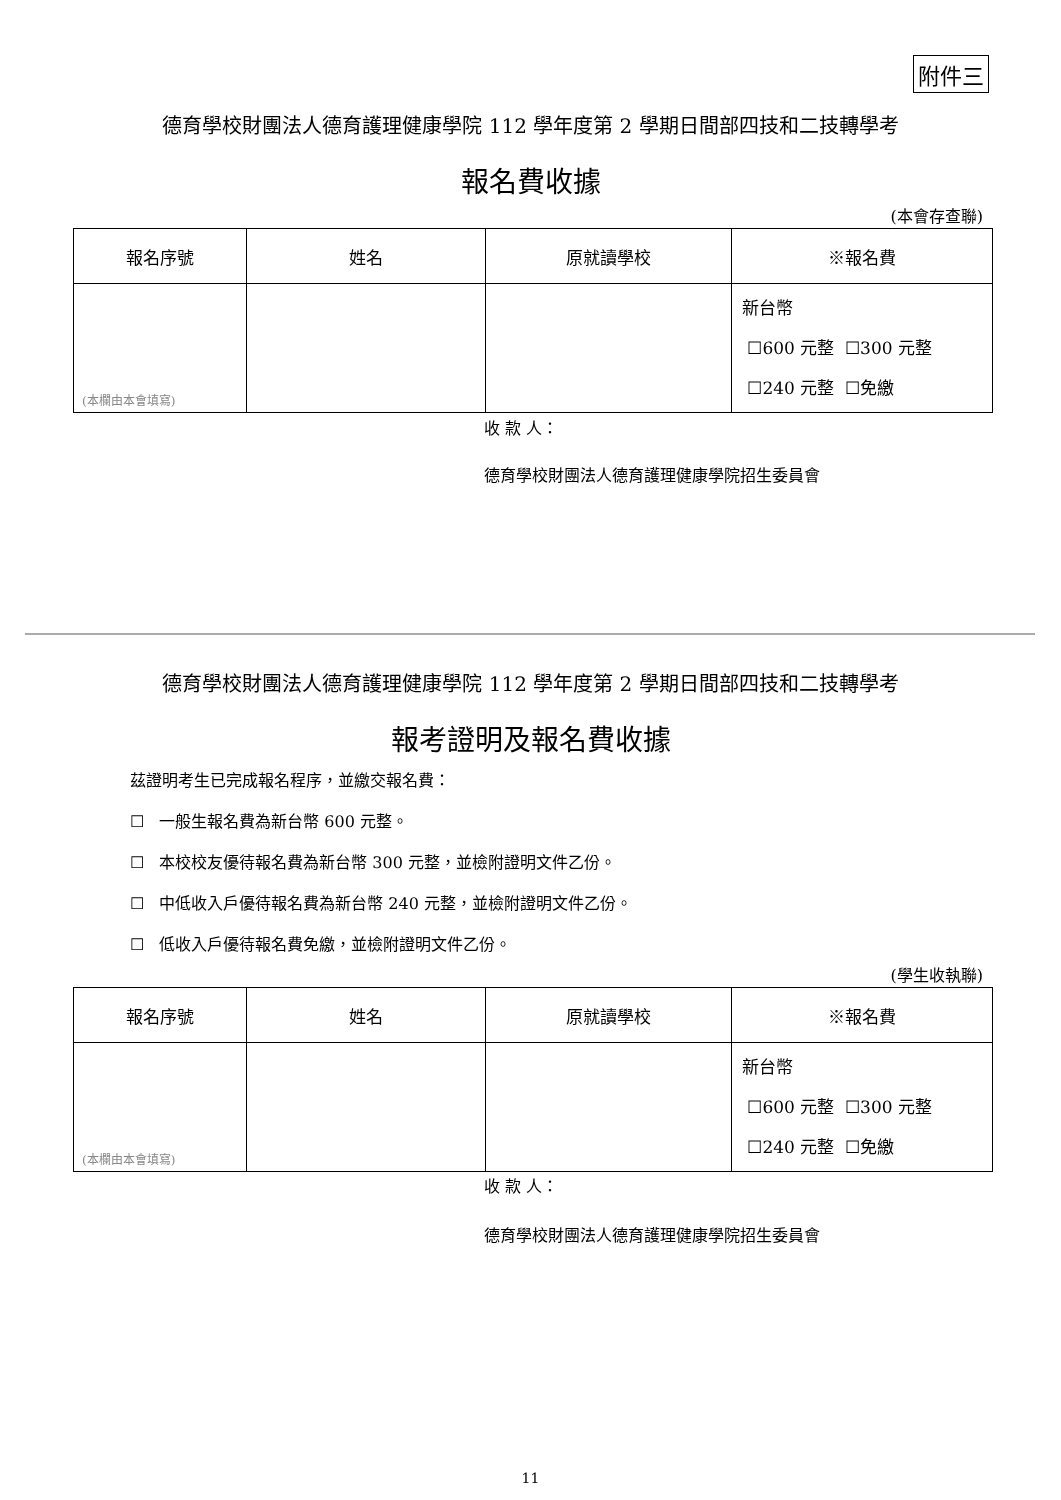附件三
德育學校財團法人德育護理健康學院 112 學年度第 2 學期日間部四技和二技轉學考
報名費收據
(本會存查聯)
| 報名序號 | 姓名 | 原就讀學校 | ※報名費 |
| --- | --- | --- | --- |
| (本欄由本會填寫) | | | 新台幣 ☐600 元整 ☐300 元整 ☐240 元整 ☐免繳 |
收 款 人：
德育學校財團法人德育護理健康學院招生委員會
德育學校財團法人德育護理健康學院 112 學年度第 2 學期日間部四技和二技轉學考
報考證明及報名費收據
茲證明考生已完成報名程序，並繳交報名費：
☐ 一般生報名費為新台幣 600 元整。
☐ 本校校友優待報名費為新台幣 300 元整，並檢附證明文件乙份。
☐ 中低收入戶優待報名費為新台幣 240 元整，並檢附證明文件乙份。
☐ 低收入戶優待報名費免繳，並檢附證明文件乙份。
(學生收執聯)
| 報名序號 | 姓名 | 原就讀學校 | ※報名費 |
| --- | --- | --- | --- |
| (本欄由本會填寫) | | | 新台幣 ☐600 元整 ☐300 元整 ☐240 元整 ☐免繳 |
收 款 人：
德育學校財團法人德育護理健康學院招生委員會
11